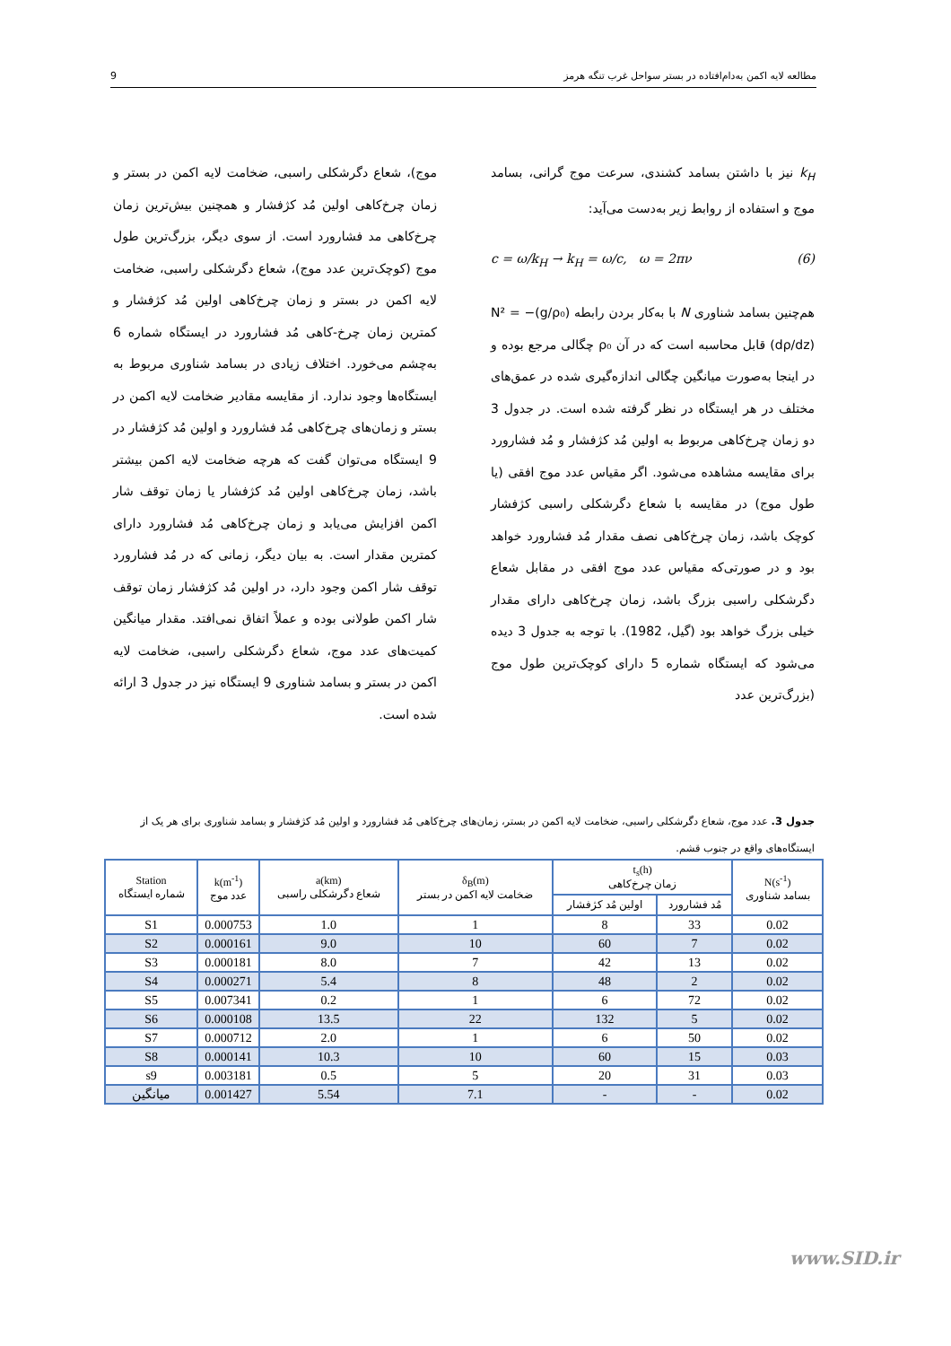مطالعه لایه اکمن به‌دام‌افتاده در بستر سواحل غرب تنگه هرمز 9
k<sub>H</sub> نیز با داشتن بسامد کشندی، سرعت موج گرانی، بسامد موج و استفاده از روابط زیر به‌دست می‌آید:
c = ω/k<sub>H</sub> → k<sub>H</sub> = ω/c, ω = 2πν (6)
هم‌چنین بسامد شناوری N با به‌کار بردن رابطه N² = −(g/ρ₀)(dρ/dz) قابل محاسبه است که در آن ρ₀ چگالی مرجع بوده و در اینجا به‌صورت میانگین چگالی اندازه‌گیری شده در عمق‌های مختلف در هر ایستگاه در نظر گرفته شده است. در جدول 3 دو زمان چرخ‌کاهی مربوط به اولین مُد کژفشار و مُد فشارورد برای مقایسه مشاهده می‌شود. اگر مقیاس عدد موج افقی (یا طول موج) در مقایسه با شعاع دگرشکلی راسبی کژفشار کوچک باشد، زمان چرخ‌کاهی نصف مقدار مُد فشارورد خواهد بود و در صورتی‌که مقیاس عدد موج افقی در مقابل شعاع دگرشکلی راسبی بزرگ باشد، زمان چرخ‌کاهی دارای مقدار خیلی بزرگ خواهد بود (گیل، 1982). با توجه به جدول 3 دیده می‌شود که ایستگاه شماره 5 دارای کوچک‌ترین طول موج (بزرگ‌ترین عدد
موج)، شعاع دگرشکلی راسبی، ضخامت لایه اکمن در بستر و زمان چرخ‌کاهی اولین مُد کژفشار و همچنین بیش‌ترین زمان چرخ‌کاهی مد فشارورد است. از سوی دیگر، بزرگ‌ترین طول موج (کوچک‌ترین عدد موج)، شعاع دگرشکلی راسبی، ضخامت لایه اکمن در بستر و زمان چرخ‌کاهی اولین مُد کژفشار و کمترین زمان چرخ-کاهی مُد فشارورد در ایستگاه شماره 6 به‌چشم می‌خورد. اختلاف زیادی در بسامد شناوری مربوط به ایستگاه‌ها وجود ندارد. از مقایسه مقادیر ضخامت لایه اکمن در بستر و زمان‌های چرخ‌کاهی مُد فشارورد و اولین مُد کژفشار در 9 ایستگاه می‌توان گفت که هرچه ضخامت لایه اکمن بیشتر باشد، زمان چرخ‌کاهی اولین مُد کژفشار یا زمان توقف شار اکمن افزایش می‌یابد و زمان چرخ‌کاهی مُد فشارورد دارای کمترین مقدار است. به بیان دیگر، زمانی که در مُد فشارورد توقف شار اکمن وجود دارد، در اولین مُد کژفشار زمان توقف شار اکمن طولانی بوده و عملاً اتفاق نمی‌افتد. مقدار میانگین کمیت‌های عدد موج، شعاع دگرشکلی راسبی، ضخامت لایه اکمن در بستر و بسامد شناوری 9 ایستگاه نیز در جدول 3 ارائه شده است.
جدول 3. عدد موج، شعاع دگرشکلی راسبی، ضخامت لایه اکمن در بستر، زمان‌های چرخ‌کاهی مُد فشارورد و اولین مُد کژفشار و بسامد شناوری برای هر یک از ایستگاه‌های واقع در جنوب قشم.
| Station شماره ایستگاه | k(m<sup>-1</sup>) عدد موج | a(km) شعاع دگرشکلی راسبی | δ<sub>B</sub>(m) ضخامت لایه اکمن در بستر | t<sub>s</sub>(h) زمان چرخ‌کاهی | | N(s<sup>-1</sup>) بسامد شناوری |
| --- | --- | --- | --- | --- | --- | --- |
| | | | | اولین مُد کژفشار | مُد فشارورد | |
| S1 | 0.000753 | 1.0 | 1 | 8 | 33 | 0.02 |
| S2 | 0.000161 | 9.0 | 10 | 60 | 7 | 0.02 |
| S3 | 0.000181 | 8.0 | 7 | 42 | 13 | 0.02 |
| S4 | 0.000271 | 5.4 | 8 | 48 | 2 | 0.02 |
| S5 | 0.007341 | 0.2 | 1 | 6 | 72 | 0.02 |
| S6 | 0.000108 | 13.5 | 22 | 132 | 5 | 0.02 |
| S7 | 0.000712 | 2.0 | 1 | 6 | 50 | 0.02 |
| S8 | 0.000141 | 10.3 | 10 | 60 | 15 | 0.03 |
| s9 | 0.003181 | 0.5 | 5 | 20 | 31 | 0.03 |
| میانگین | 0.001427 | 5.54 | 7.1 | - | - | 0.02 |
www.SID.ir